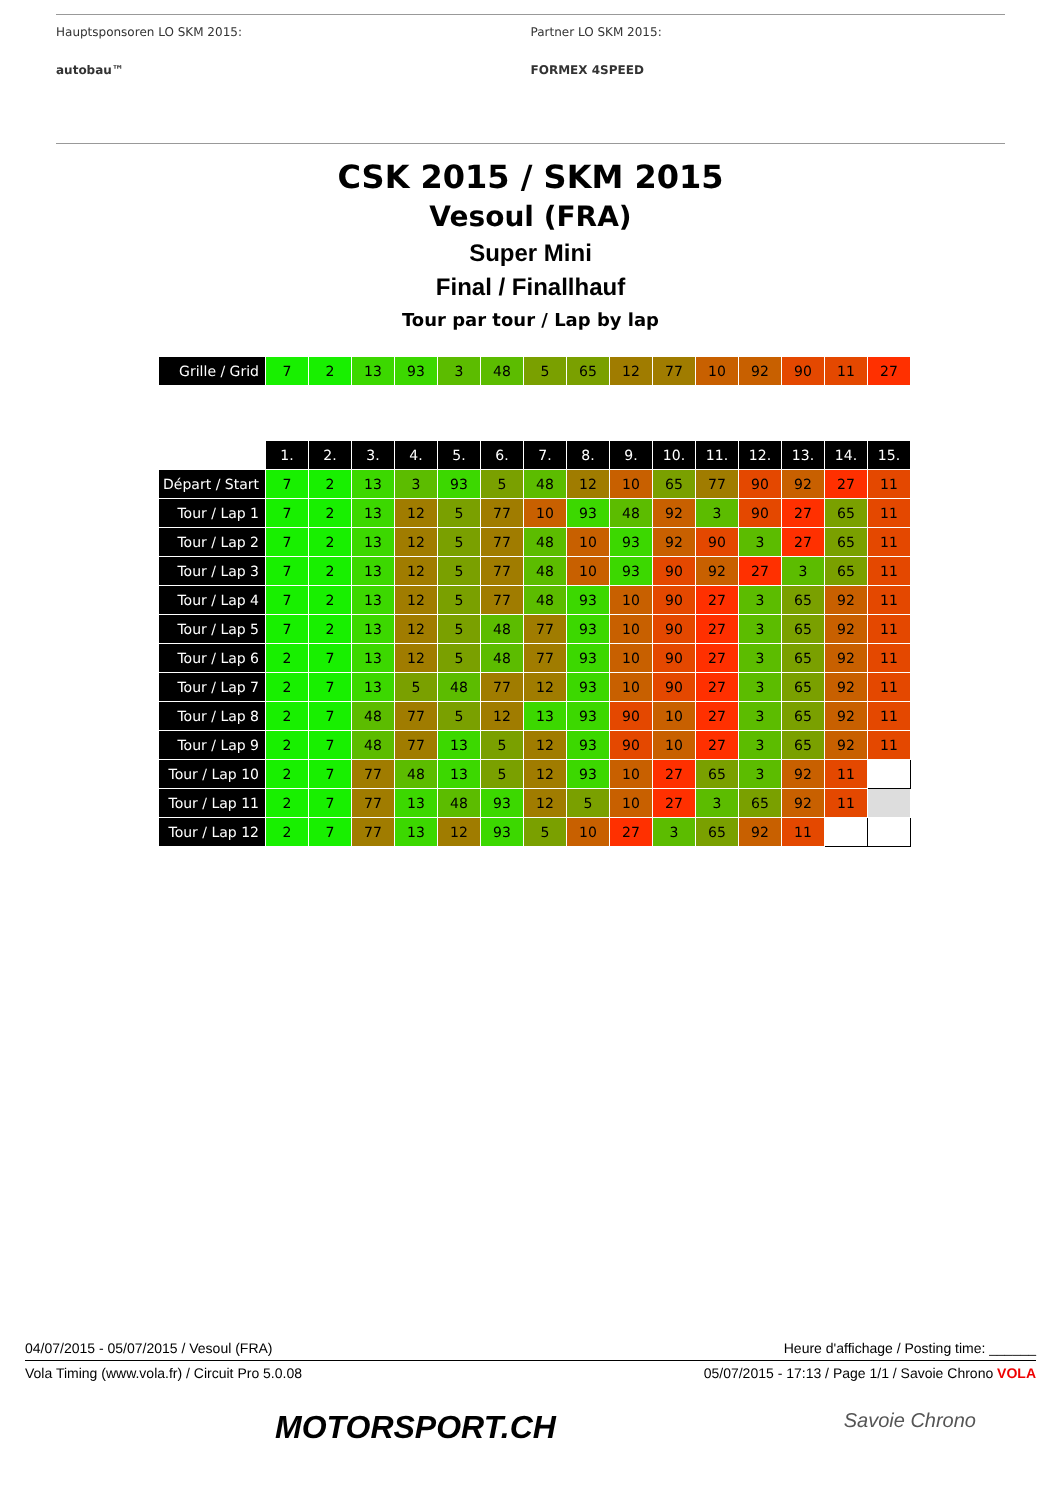Hauptsponsoren LO SKM 2015:
autobau™
Partner LO SKM 2015:
FORMEX 4SPEED
CSK 2015 / SKM 2015
Vesoul (FRA)
Super Mini
Final / Finallhauf
Tour par tour / Lap by lap
| Grille / Grid | 7 | 2 | 13 | 93 | 3 | 48 | 5 | 65 | 12 | 77 | 10 | 92 | 90 | 11 | 27 |
| | 1. | 2. | 3. | 4. | 5. | 6. | 7. | 8. | 9. | 10. | 11. | 12. | 13. | 14. | 15. |
| --- | --- | --- | --- | --- | --- | --- | --- | --- | --- | --- | --- | --- | --- | --- | --- |
| Départ / Start | 7 | 2 | 13 | 3 | 93 | 5 | 48 | 12 | 10 | 65 | 77 | 90 | 92 | 27 | 11 |
| Tour / Lap 1 | 7 | 2 | 13 | 12 | 5 | 77 | 10 | 93 | 48 | 92 | 3 | 90 | 27 | 65 | 11 |
| Tour / Lap 2 | 7 | 2 | 13 | 12 | 5 | 77 | 48 | 10 | 93 | 92 | 90 | 3 | 27 | 65 | 11 |
| Tour / Lap 3 | 7 | 2 | 13 | 12 | 5 | 77 | 48 | 10 | 93 | 90 | 92 | 27 | 3 | 65 | 11 |
| Tour / Lap 4 | 7 | 2 | 13 | 12 | 5 | 77 | 48 | 93 | 10 | 90 | 27 | 3 | 65 | 92 | 11 |
| Tour / Lap 5 | 7 | 2 | 13 | 12 | 5 | 48 | 77 | 93 | 10 | 90 | 27 | 3 | 65 | 92 | 11 |
| Tour / Lap 6 | 2 | 7 | 13 | 12 | 5 | 48 | 77 | 93 | 10 | 90 | 27 | 3 | 65 | 92 | 11 |
| Tour / Lap 7 | 2 | 7 | 13 | 5 | 48 | 77 | 12 | 93 | 10 | 90 | 27 | 3 | 65 | 92 | 11 |
| Tour / Lap 8 | 2 | 7 | 48 | 77 | 5 | 12 | 13 | 93 | 90 | 10 | 27 | 3 | 65 | 92 | 11 |
| Tour / Lap 9 | 2 | 7 | 48 | 77 | 13 | 5 | 12 | 93 | 90 | 10 | 27 | 3 | 65 | 92 | 11 |
| Tour / Lap 10 | 2 | 7 | 77 | 48 | 13 | 5 | 12 | 93 | 10 | 27 | 65 | 3 | 92 | 11 | |
| Tour / Lap 11 | 2 | 7 | 77 | 13 | 48 | 93 | 12 | 5 | 10 | 27 | 3 | 65 | 92 | 11 | |
| Tour / Lap 12 | 2 | 7 | 77 | 13 | 12 | 93 | 5 | 10 | 27 | 3 | 65 | 92 | 11 | | |
04/07/2015 - 05/07/2015 / Vesoul (FRA) Heure d'affichage / Posting time: ______
Vola Timing (www.vola.fr) / Circuit Pro 5.0.08 05/07/2015 - 17:13 / Page 1/1 / Savoie Chrono VOLA
MOTORSPORT.CH Savoie Chrono